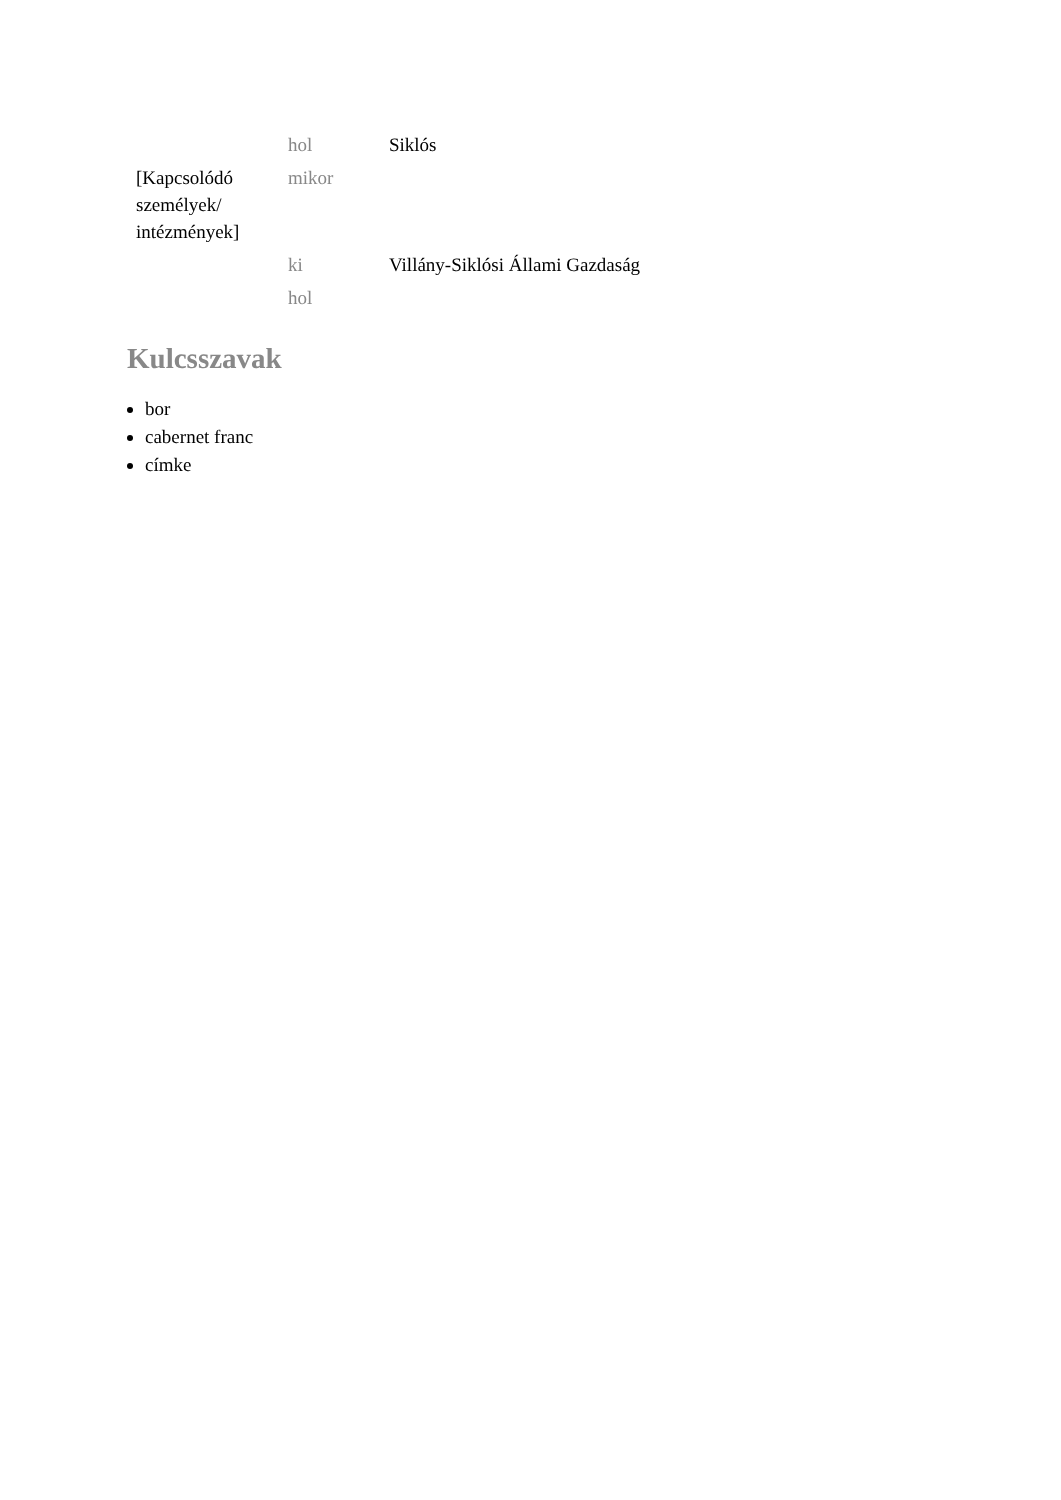| | hol | Siklós |
| [Kapcsolódó személyek/ intézmények] | mikor | |
| | ki | Villány-Siklósi Állami Gazdaság |
| | hol | |
Kulcsszavak
bor
cabernet franc
címke